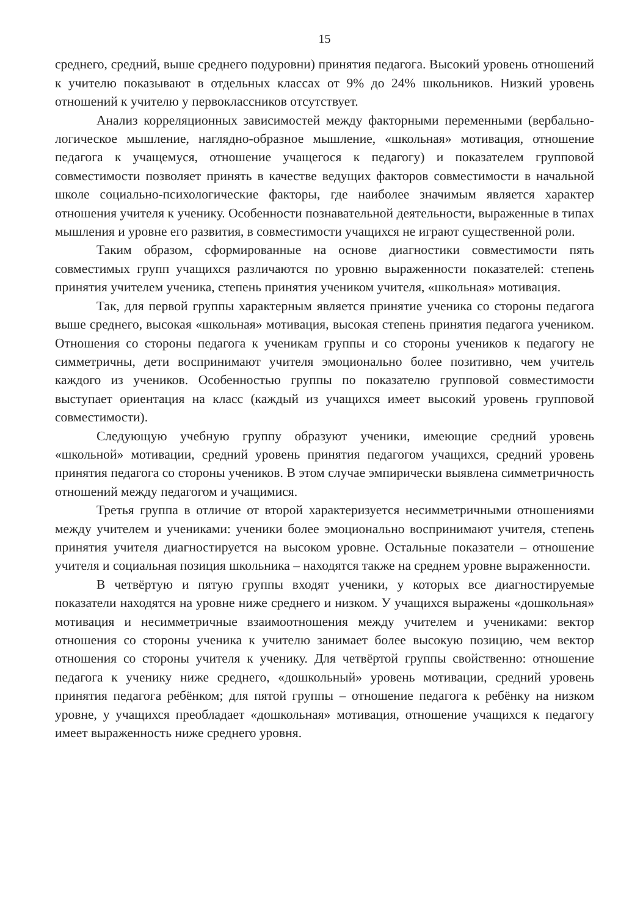15
среднего, средний, выше среднего подуровни) принятия педагога. Высокий уровень отношений к учителю показывают в отдельных классах от 9% до 24% школьников. Низкий уровень отношений к учителю у первоклассников отсутствует.
Анализ корреляционных зависимостей между факторными переменными (вербально-логическое мышление, наглядно-образное мышление, «школьная» мотивация, отношение педагога к учащемуся, отношение учащегося к педагогу) и показателем групповой совместимости позволяет принять в качестве ведущих факторов совместимости в начальной школе социально-психологические факторы, где наиболее значимым является характер отношения учителя к ученику. Особенности познавательной деятельности, выраженные в типах мышления и уровне его развития, в совместимости учащихся не играют существенной роли.
Таким образом, сформированные на основе диагностики совместимости пять совместимых групп учащихся различаются по уровню выраженности показателей: степень принятия учителем ученика, степень принятия учеником учителя, «школьная» мотивация.
Так, для первой группы характерным является принятие ученика со стороны педагога выше среднего, высокая «школьная» мотивация, высокая степень принятия педагога учеником. Отношения со стороны педагога к ученикам группы и со стороны учеников к педагогу не симметричны, дети воспринимают учителя эмоционально более позитивно, чем учитель каждого из учеников. Особенностью группы по показателю групповой совместимости выступает ориентация на класс (каждый из учащихся имеет высокий уровень групповой совместимости).
Следующую учебную группу образуют ученики, имеющие средний уровень «школьной» мотивации, средний уровень принятия педагогом учащихся, средний уровень принятия педагога со стороны учеников. В этом случае эмпирически выявлена симметричность отношений между педагогом и учащимися.
Третья группа в отличие от второй характеризуется несимметричными отношениями между учителем и учениками: ученики более эмоционально воспринимают учителя, степень принятия учителя диагностируется на высоком уровне. Остальные показатели – отношение учителя и социальная позиция школьника – находятся также на среднем уровне выраженности.
В четвёртую и пятую группы входят ученики, у которых все диагностируемые показатели находятся на уровне ниже среднего и низком. У учащихся выражены «дошкольная» мотивация и несимметричные взаимоотношения между учителем и учениками: вектор отношения со стороны ученика к учителю занимает более высокую позицию, чем вектор отношения со стороны учителя к ученику. Для четвёртой группы свойственно: отношение педагога к ученику ниже среднего, «дошкольный» уровень мотивации, средний уровень принятия педагога ребёнком; для пятой группы – отношение педагога к ребёнку на низком уровне, у учащихся преобладает «дошкольная» мотивация, отношение учащихся к педагогу имеет выраженность ниже среднего уровня.